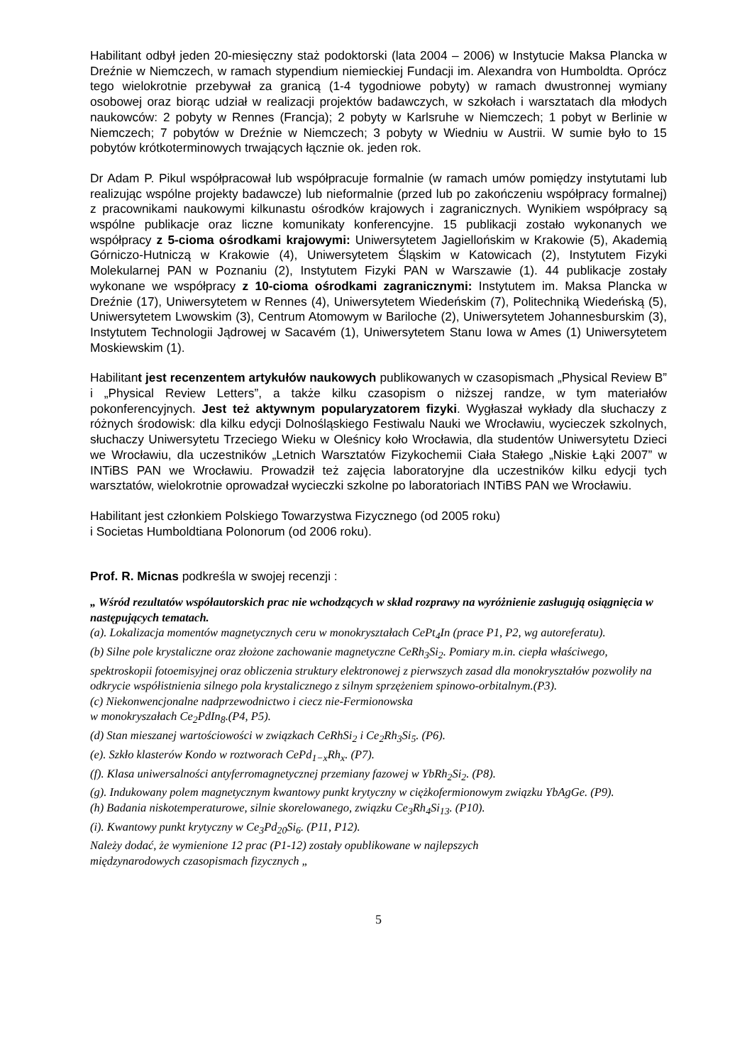Habilitant odbył jeden 20-miesięczny staż podoktorski (lata 2004 – 2006) w Instytucie Maksa Plancka w Dreźnie w Niemczech, w ramach stypendium niemieckiej Fundacji im. Alexandra von Humboldta. Oprócz tego wielokrotnie przebywał za granicą (1-4 tygodniowe pobyty) w ramach dwustronnej wymiany osobowej oraz biorąc udział w realizacji projektów badawczych, w szkołach i warsztatach dla młodych naukowców: 2 pobyty w Rennes (Francja); 2 pobyty w Karlsruhe w Niemczech; 1 pobyt w Berlinie w Niemczech; 7 pobytów w Dreźnie w Niemczech; 3 pobyty w Wiedniu w Austrii. W sumie było to 15 pobytów krótkoterminowych trwających łącznie ok. jeden rok.
Dr Adam P. Pikul współpracował lub współpracuje formalnie (w ramach umów pomiędzy instytutami lub realizując wspólne projekty badawcze) lub nieformalnie (przed lub po zakończeniu współpracy formalnej) z pracownikami naukowymi kilkunastu ośrodków krajowych i zagranicznych. Wynikiem współpracy są wspólne publikacje oraz liczne komunikaty konferencyjne. 15 publikacji zostało wykonanych we współpracy z 5-cioma ośrodkami krajowymi: Uniwersytetem Jagiellońskim w Krakowie (5), Akademią Górniczo-Hutniczą w Krakowie (4), Uniwersytetem Śląskim w Katowicach (2), Instytutem Fizyki Molekularnej PAN w Poznaniu (2), Instytutem Fizyki PAN w Warszawie (1). 44 publikacje zostały wykonane we współpracy z 10-cioma ośrodkami zagranicznymi: Instytutem im. Maksa Plancka w Dreźnie (17), Uniwersytetem w Rennes (4), Uniwersytetem Wiedeńskim (7), Politechniką Wiedeńską (5), Uniwersytetem Lwowskim (3), Centrum Atomowym w Bariloche (2), Uniwersytetem Johannesburskim (3), Instytutem Technologii Jądrowej w Sacavém (1), Uniwersytetem Stanu Iowa w Ames (1) Uniwersytetem Moskiewskim (1).
Habilitant jest recenzentem artykułów naukowych publikowanych w czasopismach „Physical Review B” i „Physical Review Letters”, a także kilku czasopism o niższej randze, w tym materiałów pokonferencyjnych. Jest też aktywnym popularyzatorem fizyki. Wygłaszał wykłady dla słuchaczy z różnych środowisk: dla kilku edycji Dolnośląskiego Festiwalu Nauki we Wrocławiu, wycieczek szkolnych, słuchaczy Uniwersytetu Trzeciego Wieku w Oleśnicy koło Wrocławia, dla studentów Uniwersytetu Dzieci we Wrocławiu, dla uczestników „Letnich Warsztatów Fizykochemii Ciała Stałego „Niskie Łąki 2007” w INTiBS PAN we Wrocławiu. Prowadził też zajęcia laboratoryjne dla uczestników kilku edycji tych warsztatów, wielokrotnie oprowadzał wycieczki szkolne po laboratoriach INTiBS PAN we Wrocławiu.
Habilitant jest członkiem Polskiego Towarzystwa Fizycznego (od 2005 roku)
i Societas Humboldtiana Polonorum (od 2006 roku).
Prof. R. Micnas podkreśla w swojej recenzji :
„ Wśród rezultatów współautorskich prac nie wchodzących w skład rozprawy na wyróżnienie zasługują osiągnięcia w następujących tematach.
(a). Lokalizacja momentów magnetycznych ceru w monokryształach CePt<sub>4</sub>In (prace P1, P2, wg autoreferatu).
(b) Silne pole krystaliczne oraz złożone zachowanie magnetyczne CeRh<sub>3</sub>Si<sub>2</sub>. Pomiary m.in. ciepła właściwego, spektroskopii fotoemisyjnej oraz obliczenia struktury elektronowej z pierwszych zasad dla monokryształów pozwoliły na odkrycie współistnienia silnego pola krystalicznego z silnym sprzężeniem spinowo-orbitalnym.(P3).
(c) Niekonwencjonalne nadprzewodnictwo i ciecz nie-Fermionowska
w monokryszałach Ce<sub>2</sub>PdIn<sub>8</sub>.(P4, P5).
(d) Stan mieszanej wartościowości w związkach CeRhSi<sub>2</sub> i Ce<sub>2</sub>Rh<sub>3</sub>Si<sub>5</sub>. (P6).
(e). Szkło klasterów Kondo w roztworach CePd<sub>1−x</sub>Rh<sub>x</sub>. (P7).
(f). Klasa uniwersalności antyferromagnetycznej przemiany fazowej w YbRh<sub>2</sub>Si<sub>2</sub>. (P8).
(g). Indukowany polem magnetycznym kwantowy punkt krytyczny w ciężkofermionowym związku YbAgGe. (P9).
(h) Badania niskotemperaturowe, silnie skorelowanego, związku Ce<sub>3</sub>Rh<sub>4</sub>Si<sub>13</sub>. (P10).
(i). Kwantowy punkt krytyczny w Ce<sub>3</sub>Pd<sub>20</sub>Si<sub>6</sub>. (P11, P12).
Należy dodać, że wymienione 12 prac (P1-12) zostały opublikowane w najlepszych
międzynarodowych czasopismach fizycznych „
5